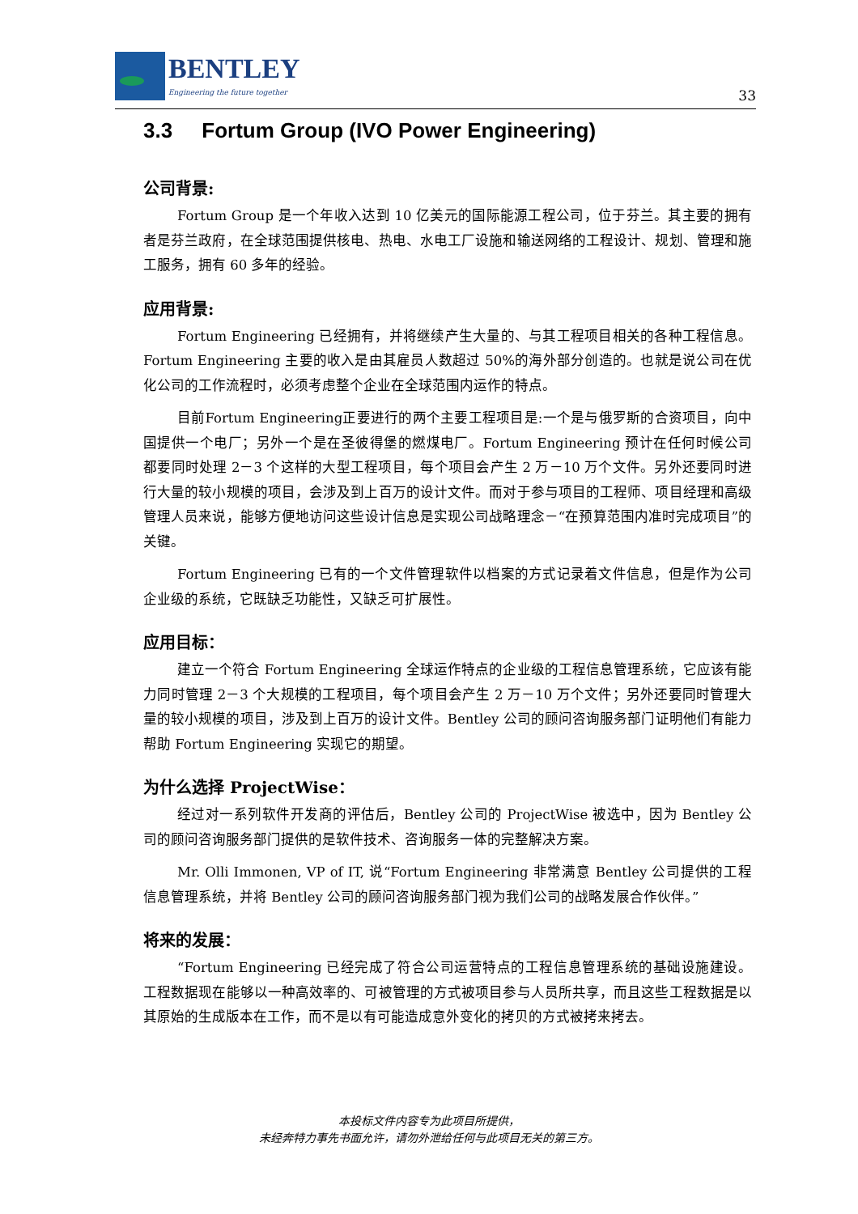BENTLEY
Engineering the future together
33
3.3 Fortum Group (IVO Power Engineering)
公司背景:
Fortum Group 是一个年收入达到 10 亿美元的国际能源工程公司，位于芬兰。其主要的拥有者是芬兰政府，在全球范围提供核电、热电、水电工厂设施和输送网络的工程设计、规划、管理和施工服务，拥有 60 多年的经验。
应用背景:
Fortum Engineering 已经拥有，并将继续产生大量的、与其工程项目相关的各种工程信息。Fortum Engineering 主要的收入是由其雇员人数超过 50%的海外部分创造的。也就是说公司在优化公司的工作流程时，必须考虑整个企业在全球范围内运作的特点。
目前Fortum Engineering正要进行的两个主要工程项目是:一个是与俄罗斯的合资项目，向中国提供一个电厂；另外一个是在圣彼得堡的燃煤电厂。Fortum Engineering 预计在任何时候公司都要同时处理 2－3 个这样的大型工程项目，每个项目会产生 2 万－10 万个文件。另外还要同时进行大量的较小规模的项目，会涉及到上百万的设计文件。而对于参与项目的工程师、项目经理和高级管理人员来说，能够方便地访问这些设计信息是实现公司战略理念－“在预算范围内准时完成项目”的关键。
Fortum Engineering 已有的一个文件管理软件以档案的方式记录着文件信息，但是作为公司企业级的系统，它既缺乏功能性，又缺乏可扩展性。
应用目标：
建立一个符合 Fortum Engineering 全球运作特点的企业级的工程信息管理系统，它应该有能力同时管理 2－3 个大规模的工程项目，每个项目会产生 2 万－10 万个文件；另外还要同时管理大量的较小规模的项目，涉及到上百万的设计文件。Bentley 公司的顾问咨询服务部门证明他们有能力帮助 Fortum Engineering 实现它的期望。
为什么选择 ProjectWise：
经过对一系列软件开发商的评估后，Bentley 公司的 ProjectWise 被选中，因为 Bentley 公司的顾问咨询服务部门提供的是软件技术、咨询服务一体的完整解决方案。
Mr. Olli Immonen, VP of IT, 说“Fortum Engineering 非常满意 Bentley 公司提供的工程信息管理系统，并将 Bentley 公司的顾问咨询服务部门视为我们公司的战略发展合作伙伴。”
将来的发展：
“Fortum Engineering 已经完成了符合公司运营特点的工程信息管理系统的基础设施建设。工程数据现在能够以一种高效率的、可被管理的方式被项目参与人员所共享，而且这些工程数据是以其原始的生成版本在工作，而不是以有可能造成意外变化的拷贝的方式被拷来拷去。
本投标文件内容专为此项目所提供，
未经奔特力事先书面允许，请勿外泄给任何与此项目无关的第三方。